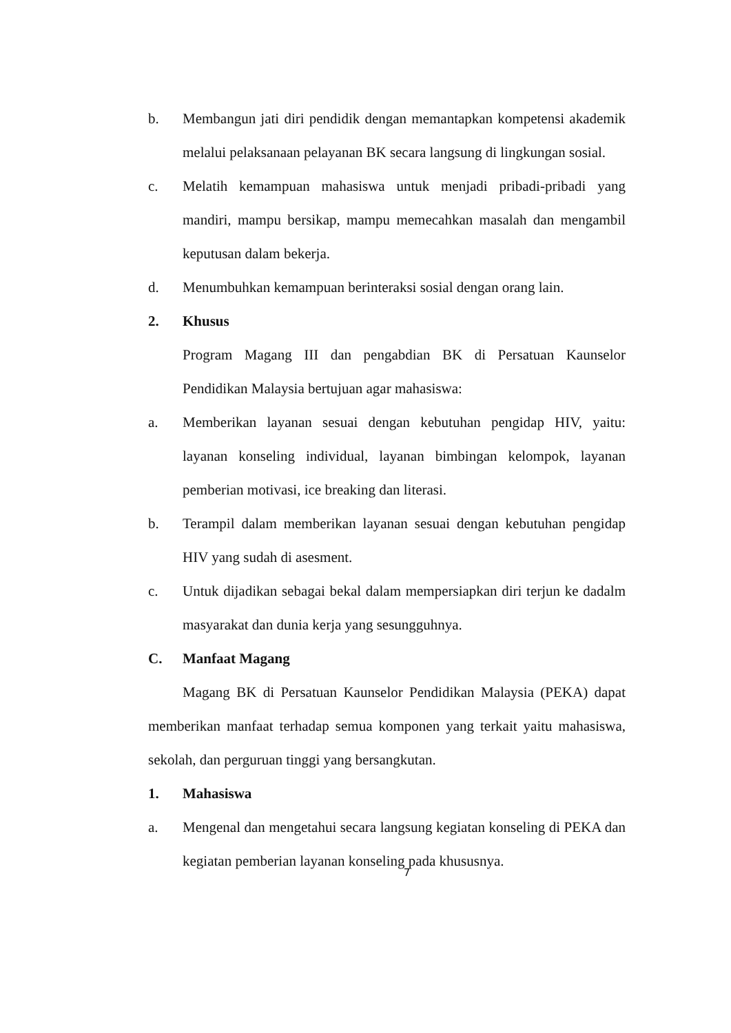b. Membangun jati diri pendidik dengan memantapkan kompetensi akademik melalui pelaksanaan pelayanan BK secara langsung di lingkungan sosial.
c. Melatih kemampuan mahasiswa untuk menjadi pribadi-pribadi yang mandiri, mampu bersikap, mampu memecahkan masalah dan mengambil keputusan dalam bekerja.
d. Menumbuhkan kemampuan berinteraksi sosial dengan orang lain.
2. Khusus
Program Magang III dan pengabdian BK di Persatuan Kaunselor Pendidikan Malaysia bertujuan agar mahasiswa:
a. Memberikan layanan sesuai dengan kebutuhan pengidap HIV, yaitu: layanan konseling individual, layanan bimbingan kelompok, layanan pemberian motivasi, ice breaking dan literasi.
b. Terampil dalam memberikan layanan sesuai dengan kebutuhan pengidap HIV yang sudah di asesment.
c. Untuk dijadikan sebagai bekal dalam mempersiapkan diri terjun ke dadalm masyarakat dan dunia kerja yang sesungguhnya.
C. Manfaat Magang
Magang BK di Persatuan Kaunselor Pendidikan Malaysia (PEKA) dapat memberikan manfaat terhadap semua komponen yang terkait yaitu mahasiswa, sekolah, dan perguruan tinggi yang bersangkutan.
1. Mahasiswa
a. Mengenal dan mengetahui secara langsung kegiatan konseling di PEKA dan kegiatan pemberian layanan konseling pada khususnya.
7